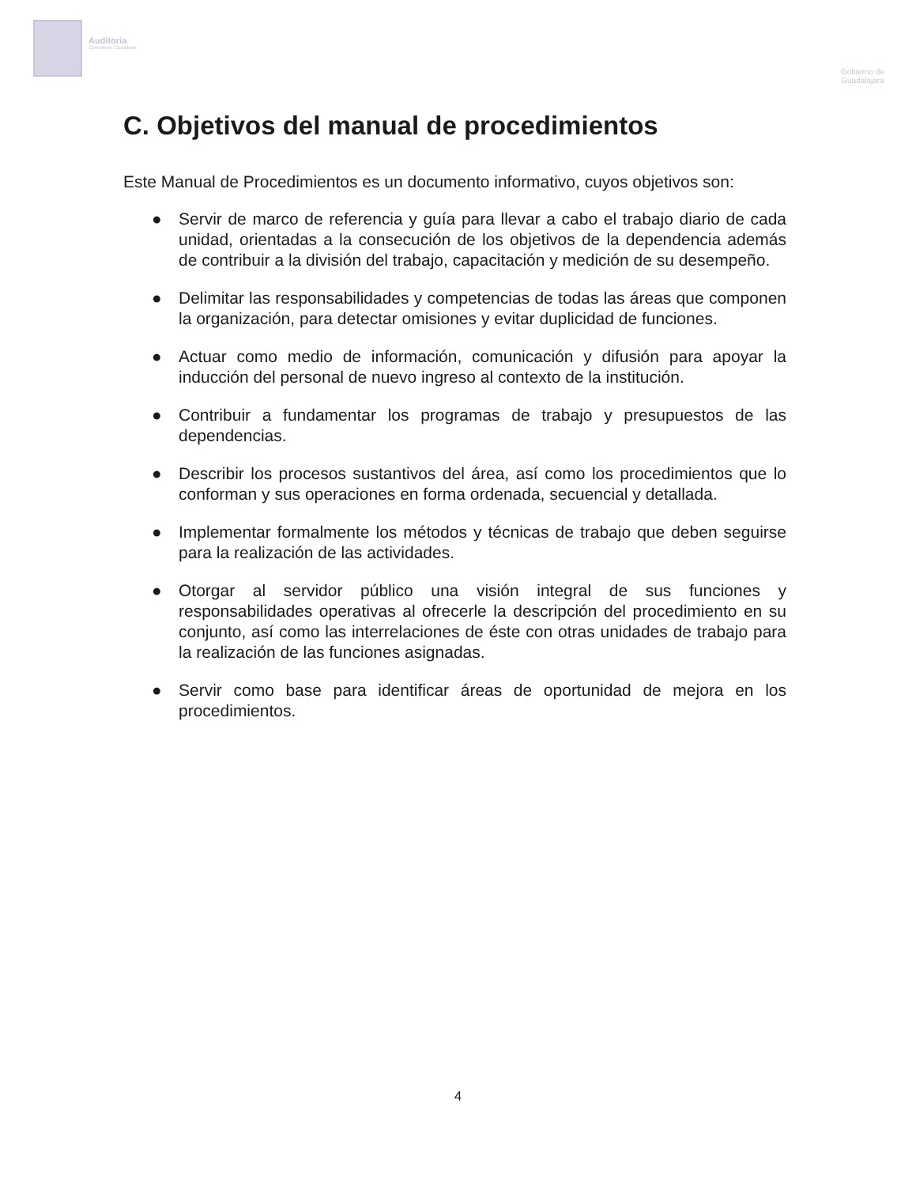Auditoría
Contraloría Ciudadana
Gobierno de
Guadalajara
C. Objetivos del manual de procedimientos
Este Manual de Procedimientos es un documento informativo, cuyos objetivos son:
● Servir de marco de referencia y guía para llevar a cabo el trabajo diario de cada unidad, orientadas a la consecución de los objetivos de la dependencia además de contribuir a la división del trabajo, capacitación y medición de su desempeño.
● Delimitar las responsabilidades y competencias de todas las áreas que componen la organización, para detectar omisiones y evitar duplicidad de funciones.
● Actuar como medio de información, comunicación y difusión para apoyar la inducción del personal de nuevo ingreso al contexto de la institución.
● Contribuir a fundamentar los programas de trabajo y presupuestos de las dependencias.
● Describir los procesos sustantivos del área, así como los procedimientos que lo conforman y sus operaciones en forma ordenada, secuencial y detallada.
● Implementar formalmente los métodos y técnicas de trabajo que deben seguirse para la realización de las actividades.
● Otorgar al servidor público una visión integral de sus funciones y responsabilidades operativas al ofrecerle la descripción del procedimiento en su conjunto, así como las interrelaciones de éste con otras unidades de trabajo para la realización de las funciones asignadas.
● Servir como base para identificar áreas de oportunidad de mejora en los procedimientos.
4